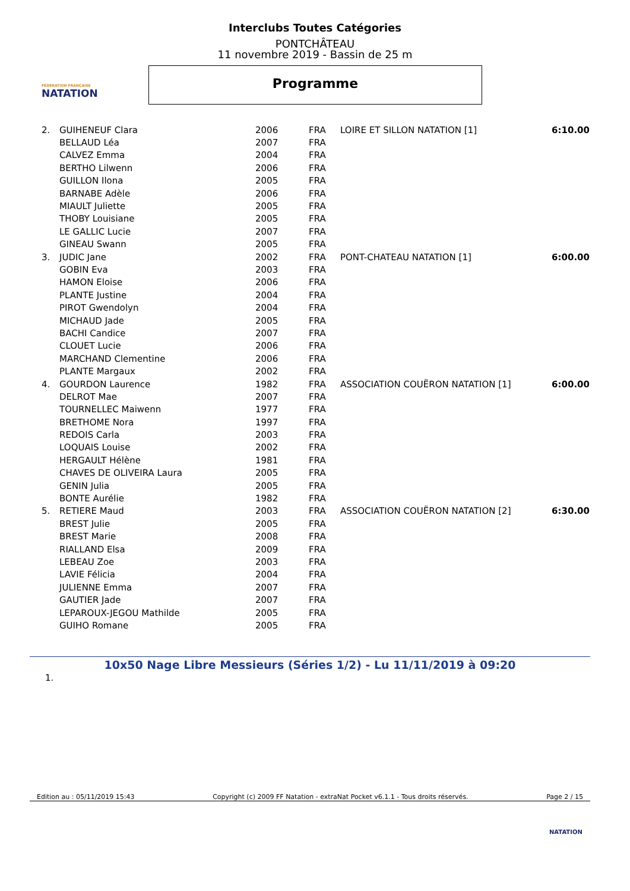Interclubs Toutes Catégories
PONTCHÂTEAU
11 novembre 2019 - Bassin de 25 m
FÉDÉRATION FRANÇAISE
NATATION
Programme
| 2. | GUIHENEUF Clara | 2006 | FRA | LOIRE ET SILLON NATATION [1] | 6:10.00 |
| | BELLAUD Léa | 2007 | FRA | | |
| | CALVEZ Emma | 2004 | FRA | | |
| | BERTHO Lilwenn | 2006 | FRA | | |
| | GUILLON Ilona | 2005 | FRA | | |
| | BARNABE Adèle | 2006 | FRA | | |
| | MIAULT Juliette | 2005 | FRA | | |
| | THOBY Louisiane | 2005 | FRA | | |
| | LE GALLIC Lucie | 2007 | FRA | | |
| | GINEAU Swann | 2005 | FRA | | |
| 3. | JUDIC Jane | 2002 | FRA | PONT-CHATEAU NATATION [1] | 6:00.00 |
| | GOBIN Eva | 2003 | FRA | | |
| | HAMON Eloise | 2006 | FRA | | |
| | PLANTE Justine | 2004 | FRA | | |
| | PIROT Gwendolyn | 2004 | FRA | | |
| | MICHAUD Jade | 2005 | FRA | | |
| | BACHI Candice | 2007 | FRA | | |
| | CLOUET Lucie | 2006 | FRA | | |
| | MARCHAND Clementine | 2006 | FRA | | |
| | PLANTE Margaux | 2002 | FRA | | |
| 4. | GOURDON Laurence | 1982 | FRA | ASSOCIATION COUËRON NATATION [1] | 6:00.00 |
| | DELROT Mae | 2007 | FRA | | |
| | TOURNELLEC Maiwenn | 1977 | FRA | | |
| | BRETHOME Nora | 1997 | FRA | | |
| | REDOIS Carla | 2003 | FRA | | |
| | LOQUAIS Louise | 2002 | FRA | | |
| | HERGAULT Hélène | 1981 | FRA | | |
| | CHAVES DE OLIVEIRA Laura | 2005 | FRA | | |
| | GENIN Julia | 2005 | FRA | | |
| | BONTE Aurélie | 1982 | FRA | | |
| 5. | RETIERE Maud | 2003 | FRA | ASSOCIATION COUËRON NATATION [2] | 6:30.00 |
| | BREST Julie | 2005 | FRA | | |
| | BREST Marie | 2008 | FRA | | |
| | RIALLAND Elsa | 2009 | FRA | | |
| | LEBEAU Zoe | 2003 | FRA | | |
| | LAVIE Félicia | 2004 | FRA | | |
| | JULIENNE Emma | 2007 | FRA | | |
| | GAUTIER Jade | 2007 | FRA | | |
| | LEPAROUX-JEGOU Mathilde | 2005 | FRA | | |
| | GUIHO Romane | 2005 | FRA | | |
10x50 Nage Libre Messieurs (Séries 1/2) - Lu 11/11/2019 à 09:20
1.
Edition au : 05/11/2019 15:43 Copyright (c) 2009 FF Natation - extraNat Pocket v6.1.1 - Tous droits réservés. Page 2 / 15
NATATION